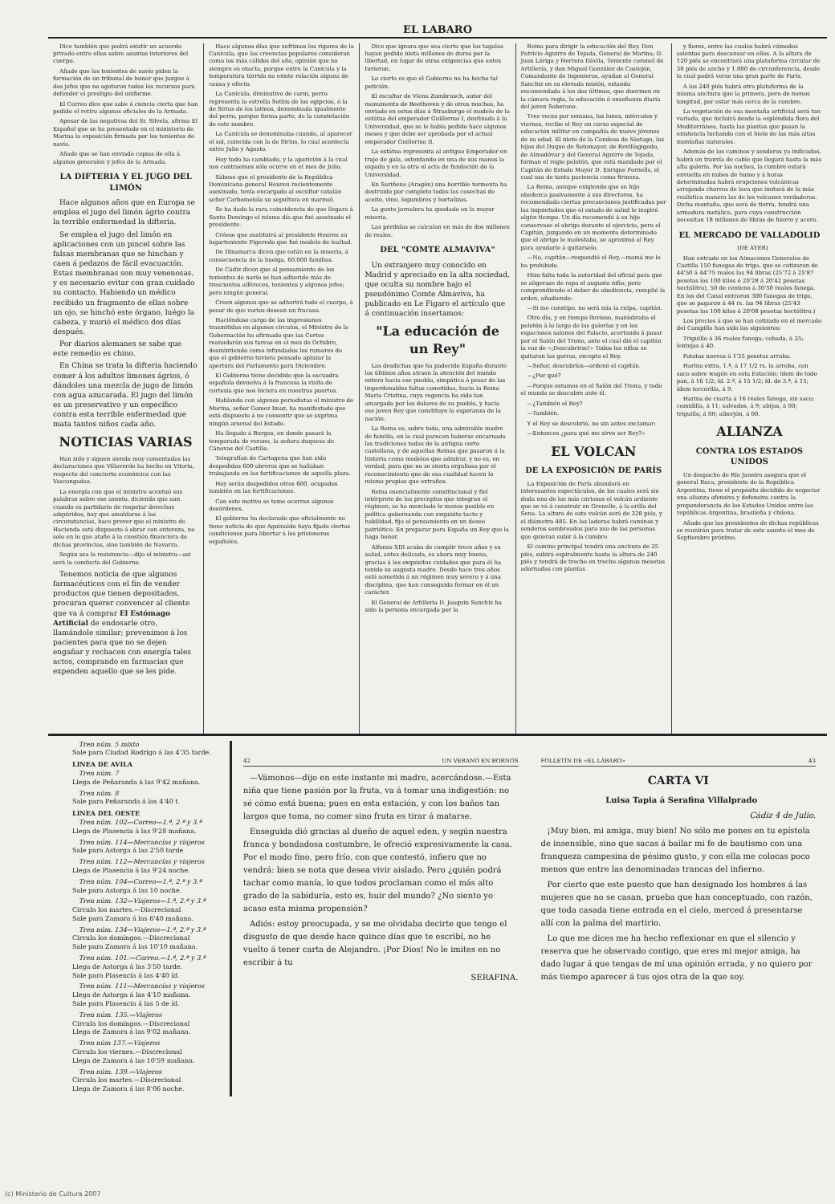EL LABARO
Dice también que podrá existir un acuerdo privado entre ellos sobre asuntos interiores del cuerpo.
Añade que los tenientes de navío piden la formación de un tribunal de honor que juzgue á dos jefes que no agotaron todos los recursos para defender el prestigio del uniforme.
El Correo dice que sabe á ciencia cierta que han pedido el retiro algunos oficiales de la Armada.
Apesar de las negativas del Sr. Silvela, afirma El Español que se ha presentado en el ministerio de Marina la exposición firmada por los tenientes de navío.
Añade que se han enviado copias de ella á algunos generales y jefes de la Armada.
LA DIFTERIA Y EL JUGO DEL LIMÓN
Hace algunos años que en Europa se emplea el jugo del limón ágrio contra la terrible enfermedad la difteria.
Se emplea el jugo del limón en aplicaciones con un pincel sobre las falsas membranas que se hinchan y caen á pedazos de fácil evacuación. Estas membranas son muy venenosas, y es necesario evitar con gran cuidado su contacto. Habiendo un médico recibido un fragmento de ellas sobre un ojo, se hinchó este órgano, luégo la cabeza, y murió el médico dos días después.
Por diarios alemanes se sabe que este remedio es chino.
En China se trata la difteria haciendo comer á los adultos limones ágrios, ó dándoles una mezcla de jugo de limón con agua azucarada. El jugo del limón es un preservativo y un específico contra esta terrible enfermedad que mata tantos niños cada año.
NOTICIAS VARIAS
Han sido y siguen siendo muy comentadas las declaraciones que Villaverde ha hecho en Vitoria, respecto del concierto económico con las Vascongadas.
La energía con que el ministro acentuó sus palabras sobre ese asunto, diciendo que aun cuando es partidario de respetar derechos adquiridos, hay que amoldarse á las circunstancias, hace prever que el ministro de Hacienda está dispuesto á obrar con entereza, no solo en lo que atañe á la cuestión financiera de dichas provincias, sino también de Navarra.
Según sea la resistencia—dijo el ministro—así será la conducta del Gobierno.
Tenemos noticia de que algunos farmacéuticos con el fin de vender productos que tienen depositados, procuran querer convencer al cliente que va á comprar El Estómago Artificial de endosarle otro, llamándole similar; prevenimos á los pacientes para que no se dejen engañar y rechacen con energía tales actos, comprando en farmacias que expenden aquello que se les pide.
Hace algunos días que sufrimos los rigores de la Canícula, que las creencias populares consideran como los más cálidos del año, opinión que no siempre es exacta, porque entre la Canícula y la temperatura tórrida no existe relación alguna de causa y efecto.
La Canícula, diminutivo de carni, perro representa la estrella Sothis de los egipcios, ó la de Sirius de los latinos, denominada igualmente del perro, porque forma parte, de la constelación de este nombre.
La Canícula se denominaba cuando, al aparecer el sol, coincida con la de Sirius, lo cual acontecía entre Julio y Agosto.
Hoy todo ha cambiado, y la aparición á la cual nos contraemos sólo ocurre en el mes de Julio.
Sábese que el presidente de la República Dominicana general Heureu recientemente asesinado, tenía encargado al escultor catalán señor Carbomelola su sepultura en marmol.
Se ha dado la rara coincidencia de que llegara á Santo Domingo el mismo día que fué asesinado el presidente.
Créese que sustituirá al presidente Heureu su lugarteniente Figeredo que fué modelo de lealtad.
De Dinamarca dicen que están en la miseria, á consecuencia de la huelga, 60.000 familias.
De Cádiz dicen que al pensamiento de los tenientes de navío se han adherido más de trescientos alféreces, tenientes y algunos jefes; pero ningún general.
Creen algunos que se adherirá todo el cuerpo, á pesar de que varios desean un fracaso.
Haciéndose cargo de las impresiones trasmitidas en algunos círculos, el Ministro de la Gobernación ha afirmado que las Cortes reanudarán sus tareas en el mes de Octubre, desmintiendo como infundados los rumores de que el gobierno tuviera pensado aplazar la apertura del Parlamento para Diciembre.
El Gobierno tiene decidido que la escuadra española devuelva á la francesa la visita de cortesía que nos hiciera en nuestros puertos.
Hablando con algunos periodistas el ministro de Marina, señor Gomez Imaz, ha manifestado que está dispuesto á no consentir que se suprima ningún arsenal del Estado.
Ha llegado á Burgos, en donde pasará la temporada de verano, la señora duquesa de Cánovas del Castillo.
Telegrafían de Cartagena que han sido despedidos 600 obreros que se hallaban trabajando en las fortificaciones de aquella plaza.
Hoy serán despedidos otros 600, ocupados también en las fortificaciones.
Con este motivo se teme ocurran algunos desórdenes.
El gobierno ha declarado que oficialmente no tiene noticia de que Aguinaldo haya fijado ciertas condiciones para libertar á los prisioneros españoles.
Dice que ignora que sea cierto que los tagalos hayan pedido nieta millones de duros por la libertad, en lugar de otras exigencias que antes tuvieron.
Lo cierto es que el Gobierno no ha hecho tal petición.
El escultor de Viena Zumbrusch, autor del monumento de Beethoven y de otros muchos, ha enviado en estos días á Strasburgo el modelo de la estátua del emperador Guillermo I, destinada á la Universidad, que se le había pedido hace algunos meses y que debe ser aprobada por el actual emperador Guillermo II.
La estátua representa al antiguo Emperador en traje de gala, ostentando en una de sus manos la espada y en la otra el acta de fundación de la Universidad.
En Sariñena (Aragón) una horrible tormenta ha destruido por completo todas las cosechas de aceite, vino, legumbres y hortalizas.
La gente jornalera ha quedado en la mayor miseria.
Las pérdidas se calculan en más de dos millones de reales.
DEL "COMTE ALMAVIVA"
Un extranjero muy conocido en Madrid y apreciado en la alta sociedad, que oculta su nombre bajo el pseudónimo Comte Almaviva, ha publicado en Le Figaro el artículo que á continuación insertamos:
"La educación de un Rey"
Las desdichas que ha padecido España durante los últimos años atraen la atención del mundo entero hacia ese pueblo, simpático á pesar de las imperdonables faltas cometidas, hacia la Reina María Cristina, cuya regencia ha sido tan amargada por los dolores de su pueblo, y hacia ese joven Rey que constituye la esperanza de la nación.
La Reina es, sobre todo, una admirable madre de familia, en la cual parecen haberse encarnado las tradiciones todas de la antigua corte castellana, y de aquellas Reinas que pasaron á la historia como modelos que admirar, y no es, en verdad, para que no se sienta orgullosa por el reconocimiento que de esa cualidad hacen lo mismo propios que extraños.
Reina esencialmente constitucional y fiel intérprete de los preceptos que integran el régimen, se ha mezclado lo menos posible en política gobernando con exquisito tacto y habilidad, fijo el pensamiento en un deseo patriótico. En preparar para España un Rey que la haga honor.
Alfonso XIII acaba de cumplir trece años y su salud, antes delicada, es ahora muy buena, gracias á los exquisitos cuidados que para él ha tenido su augusta madre. Desde hace tres años está sometido á un régimen muy severo y á una disciplina, que han conseguido formar en él un carácter.
El General de Artillería D. Joaquín Sanchiz ha sido la persona encargada por la
Reina para dirigir la educación del Rey. Don Patricio Aguirre de Tejada, General de Marina; D. Juan Lóriga y Herrera Dávila, Teniente coronel de Artillería, y don Miguel González de Castejón, Comandante de Ingenieros, ayudan al General Sanchiz en su elevada misión, estando encomendada á los dos últimos, que duermen en la cámara regia, la educación ó enseñanza diaria del joven Soberano.
Tres veces por semana, los lunes, miércoles y viernes, recibe el Rey un curso especial de educación militar en compañía de nueve jóvenes de su edad. El nieto de la Condesa de Sástago, los hijos del Duque de Sotomayor, de Revillagigedo, de Almodóvar y del General Aguirre de Tejada, forman el regio pelotón, que está mandado por el Capitán de Estado Mayor D. Enrique Fornells, el cual usa de tanta paciencia como firmeza.
La Reina, aunque exigiendo que su hijo obedezca pasivamente á sus directores, ha recomendado ciertas precauciones justificadas por las inquietudes que el estado de salud le inspiró algún tiempo. Un día recomendó á su hijo conservase el abrigo durante el ejercicio, pero el Capitán, juzgando en un momento determinado que el abrigo le molestaba, se aproximó al Rey para ayudarle á quitárselo.
—No, capitán—respondió el Rey,—mamá me lo ha prohibido.
Hizo falta toda la autoridad del oficial para que se aligerase de ropa el augusto niño; pero comprendiendo el deber de obediencia, cumplió la orden, añadiendo:
—Si me constipo, no será mía la culpa, capitán.
Otro día, y en tiempo lluvioso, maniobraba el pelotón á lo largo de las galerías y en los espaciosos salones del Palacio, acertando á pasar por el Salón del Trono, ante el cual dió el capitán la voz de «¡Descubrirse!» Todos los niños se quitaron las gorras, excepto el Rey.
—Señor, descubríos—ordenó el capitán.
—¿Por qué?
—Porque estamos en el Salón del Trono, y todo el mundo se descubre ante él.
—¿También el Rey?
—También.
Y el Rey se descubrió, no sin antes exclamar:
—Entonces ¿para qué me sirve ser Rey?»
EL VOLCAN
DE LA EXPOSICIÓN DE PARÍS
La Exposición de París abundará en interesantes espectáculos, de los cuales será sin duda uno de los más curiosos el volcán ardiente que se vá á construir en Grenelle, á la orilla del Sena. La altura de este volcán será de 328 piés, y el diámetro 485. En las laderas habrá caminos y senderos sombreados para uso de las personas que quieran subir á la cumbre.
El camino principal tendrá una anchura de 25 piés, subirá espiralmente hasta la altura de 240 piés y tendrá de trecho en trecho algunas mesetas adornadas con plantas
y flores, entre las cuales habrá cómodos asientos para descansar en ellos. A la altura de 120 piés se encontrará una plataforma circular de 30 piés de ancho y 1.000 de circunferencia, desde la cual podrá verse una gran parte de Paris.
A los 240 piés habrá otra plataforma de la misma anchura que la primera, pero de menos longitud, por estar más cerca de la cumbre.
La vegetación de esa montaña artificial será tan variada, que incluirá desde la espléndida flora del Mediterráneo, hasta las plantas que pasan la existencia luchando con el hielo de las más altas montañas naturales.
Además de los caminos y senderos ya indicados, habrá un tranvía de cable que llegará hasta la más alta galería. Por las noches, la cumbre estará envuelta en nubes de humo y á horas determinadas habrá erupciones volcánicas arrojando chorros de lava que imitará de la más realística manera las de los volcanes verdaderos. Dicha montaña, que será de tierra, tendrá una armadura metálica, para cuya construcción necesitan 18 millones de libras de hierro y acero.
EL MERCADO DE VALLADOLID
(DE AYER)
Han entrado en los Almacenes Generales de Castilla 150 fanegas de trigo, que se cotizaron de 44'50 á 44'75 reales las 94 libras (25'72 á 25'87 pesetas los 100 kilos ó 20'28 á 20'42 pesetas hectólitro), 50 de centeno á 30'50 reales fanega. En los del Canal entraron 300 fanegas de trigo, que se pagaron á 44 rs. las 94 libras (25'43 pesetas los 100 kilos ó 20'08 pesetas hectólitro.)
Los precios á que se han cotizado en el mercado del Campillo han sido los siguientes:
Triguillo á 36 reales fanega; cebada, á 25; lentejas á 40.
Patatas nuevas á 1'25 pesetas arroba.
Harina extra, 1.ª, á 17 1/2 rs. la arroba, con saco sobre wagón en esta Estación; ídem de todo pan, á 16 1/2; íd. 2.ª, á 15 1/2; íd. de 3.ª, á 15; ídem tercerilla, á 9.
Harina de cuarta á 16 reales fanega, sin saco; comidilla, á 11; salvados, á 9; abijas, á 00; triguillo, á 00; alberjón, á 00.
ALIANZA
CONTRA LOS ESTADOS UNIDOS
Un despacho de Río Janeiro asegura que el general Roca, presidente de la República Argentina, tiene el propósito decidido de negociar una alianza ofensiva y defensiva contra la preponderancia de los Estados Unidos entre las repúblicas Argentina, brasileña y chilena.
Añade que los presidentes de dichas repúblicas se reunirán para tratar de este asunto el mes de Septiembre próximo.
Tren núm. 5 mixto
Sale para Ciudad Rodrigo á las 4'35 tarde.
LINEA DE AVILA
Tren núm. 7
Llega de Peñaranda á las 9'42 mañana.
Tren núm. 8
Sale para Peñaranda á las 4'40 t.
LINEA DEL OESTE
Tren núm. 102—Correo—1.ª, 2.ª y 3.ª
Llega de Plasencia á las 9'28 mañana.
Tren núm. 114—Mercancías y viajeros
Sale para Astorga á las 2'50 tarde
Tren núm. 112—Mercancías y viajeros
Llega de Plasencia á las 9'24 noche.
Tren núm. 104—Correo—1.ª, 2.ª y 3.ª
Sale para Astorga á las 10 noche.
Tren núm. 132—Viajeros—1.ª, 2.ª y 3.ª
Circula los martes.—Discrecional
Sale para Zamora á las 6'40 mañana.
Tren núm. 134—Viajeros—1.ª, 2.ª y 3.ª
Circula los domingos.—Discrecional
Sale para Zamora á las 10'10 mañana.
Tren núm. 101.—Correo.—1.ª, 2.ª y 3.ª
Llega de Astorga á las 3'50 tarde.
Sale para Plasencia á las 4'40 íd.
Tren núm. 111—Mercancías y viajeros
Llega de Astorga á las 4'10 mañana.
Sale para Plasencia á las 5 de íd.
Tren núm. 135.—Viajeros
Circula los domingos.—Discrecional
Llega de Zamora á las 9'02 mañana.
Tren núm 137.—Viajeros
Circula los viernes.—Discrecional
Llega de Zamora á las 10'59 mañana.
Tren núm. 139.—Viajeros
Circula los martes.—Discrecional
Llega de Zamora á las 8'06 noche.
42 UN VERANO EN BORNOS
—Vámonos—dijo en este instante mi madre, acercándose.—Esta niña que tiene pasión por la fruta, va á tomar una indigestión: no sé cómo está buena; pues en esta estación, y con los baños tan largos que toma, no comer sino fruta es tirar á matarse.
Enseguida dió gracias al dueño de aquel eden, y según nuestra franca y bondadosa costumbre, le ofreció expresivamente la casa. Por el modo fino, pero frío, con que contestó, infiero que no vendrá: bien se nota que desea vivir aislado. Pero ¿quién podrá tachar como manía, lo que todos proclaman como el más alto grado de la sabiduría, esto es, huir del mundo? ¿No siento yo acaso esta misma propensión?
Adiós: estoy preocupada, y se me olvidaba decirte que tengo el disgusto de que desde hace quince días que te escribí, no he vuelto á tener carta de Alejandro. ¡Por Dios! No le imites en no escribir á tu
SERAFINA.
FOLLETÍN DE «EL LÁBARO» 43
CARTA VI
Luisa Tapia á Serafina Villalprado
Cádiz 4 de Julio.
¡Muy bien, mi amiga, muy bien! No sólo me pones en tu epístola de insensible, sino que sacas á bailar mi fe de bautismo con una franqueza campesina de pésimo gusto, y con ella me colocas poco menos que entre las denominadas trancas del infierno.
Por cierto que este puesto que han designado los hombres á las mujeres que no se casan, prueba que han conceptuado, con razón, que toda casada tiene entrada en el cielo, merced á presentarse allí con la palma del martirio.
Lo que me dices me ha hecho reflexionar en que el silencio y reserva que he observado contigo, que eres mi mejor amiga, ha dado lugar á que tengas de mí una opinión errada, y no quiero por más tiempo aparecer á tus ojos otra de la que soy.
(c) Ministerio de Cultura 2007